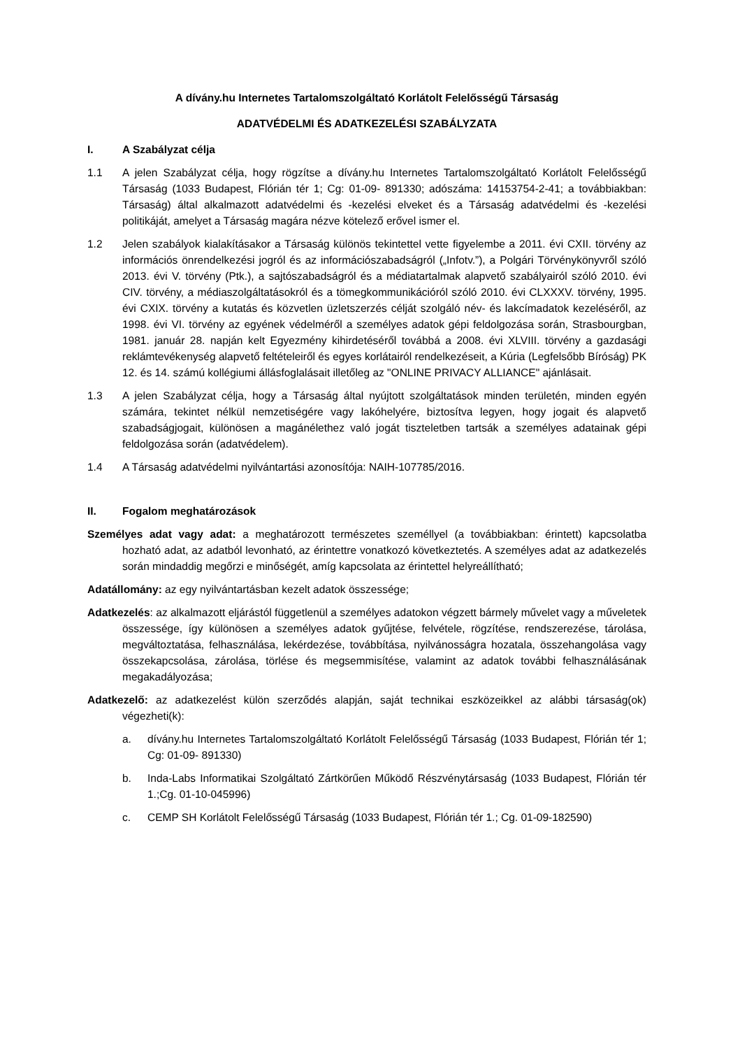A dívány.hu Internetes Tartalomszolgáltató Korlátolt Felelősségű Társaság
ADATVÉDELMI ÉS ADATKEZELÉSI SZABÁLYZATA
I. A Szabályzat célja
1.1 A jelen Szabályzat célja, hogy rögzítse a dívány.hu Internetes Tartalomszolgáltató Korlátolt Felelősségű Társaság (1033 Budapest, Flórián tér 1; Cg: 01-09- 891330; adószáma: 14153754-2-41; a továbbiakban: Társaság) által alkalmazott adatvédelmi és -kezelési elveket és a Társaság adatvédelmi és -kezelési politikáját, amelyet a Társaság magára nézve kötelező erővel ismer el.
1.2 Jelen szabályok kialakításakor a Társaság különös tekintettel vette figyelembe a 2011. évi CXII. törvény az információs önrendelkezési jogról és az információszabadságról („Infotv.”), a Polgári Törvénykönyvről szóló 2013. évi V. törvény (Ptk.), a sajtószabadságról és a médiatartalmak alapvető szabályairól szóló 2010. évi CIV. törvény, a médiaszolgáltatásokról és a tömegkommunikációról szóló 2010. évi CLXXXV. törvény, 1995. évi CXIX. törvény a kutatás és közvetlen üzletszerzés célját szolgáló név- és lakcímadatok kezeléséről, az 1998. évi VI. törvény az egyének védelméről a személyes adatok gépi feldolgozása során, Strasbourgban, 1981. január 28. napján kelt Egyezmény kihirdetéséről továbbá a 2008. évi XLVIII. törvény a gazdasági reklámtevékenység alapvető feltételeiről és egyes korlátairól rendelkezéseit, a Kúria (Legfelsőbb Bíróság) PK 12. és 14. számú kollégiumi állásfoglalásait illetőleg az "ONLINE PRIVACY ALLIANCE" ajánlásait.
1.3 A jelen Szabályzat célja, hogy a Társaság által nyújtott szolgáltatások minden területén, minden egyén számára, tekintet nélkül nemzetiségére vagy lakóhelyére, biztosítva legyen, hogy jogait és alapvető szabadságjogait, különösen a magánélethez való jogát tiszteletben tartsák a személyes adatainak gépi feldolgozása során (adatvédelem).
1.4 A Társaság adatvédelmi nyilvántartási azonosítója: NAIH-107785/2016.
II. Fogalom meghatározások
Személyes adat vagy adat: a meghatározott természetes személlyel (a továbbiakban: érintett) kapcsolatba hozható adat, az adatból levonható, az érintettre vonatkozó következtetés. A személyes adat az adatkezelés során mindaddig megőrzi e minőségét, amíg kapcsolata az érintettel helyreállítható;
Adatállomány: az egy nyilvántartásban kezelt adatok összessége;
Adatkezelés: az alkalmazott eljárástól függetlenül a személyes adatokon végzett bármely művelet vagy a műveletek összessége, így különösen a személyes adatok gyűjtése, felvétele, rögzítése, rendszerezése, tárolása, megváltoztatása, felhasználása, lekérdezése, továbbítása, nyilvánosságra hozatala, összehangolása vagy összekapcsolása, zárolása, törlése és megsemmisítése, valamint az adatok további felhasználásának megakadályozása;
Adatkezelő: az adatkezelést külön szerződés alapján, saját technikai eszközeikkel az alábbi társaság(ok) végezheti(k):
a. dívány.hu Internetes Tartalomszolgáltató Korlátolt Felelősségű Társaság (1033 Budapest, Flórián tér 1; Cg: 01-09- 891330)
b. Inda-Labs Informatikai Szolgáltató Zártkörűen Működő Részvénytársaság (1033 Budapest, Flórián tér 1.;Cg. 01-10-045996)
c. CEMP SH Korlátolt Felelősségű Társaság (1033 Budapest, Flórián tér 1.; Cg. 01-09-182590)